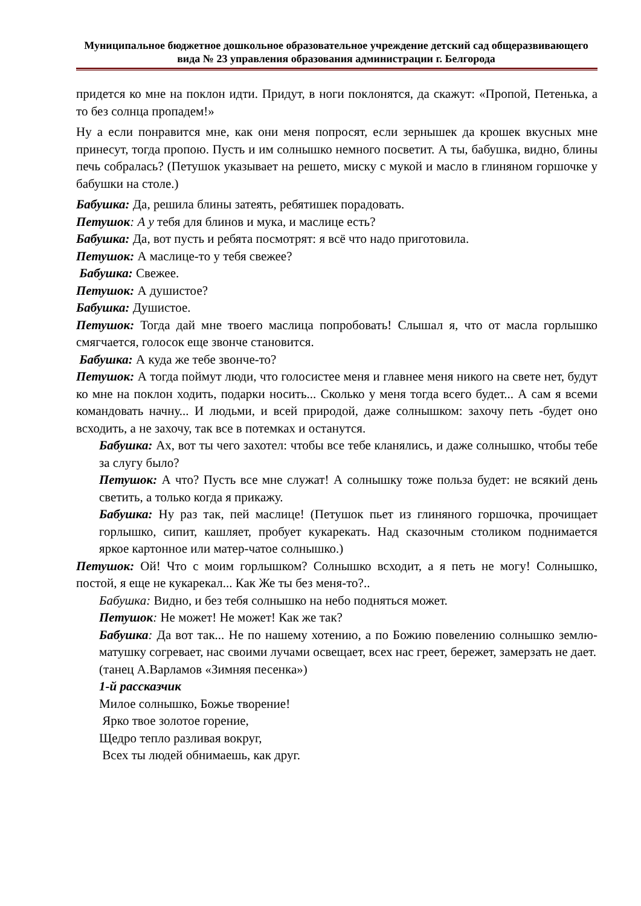Муниципальное бюджетное дошкольное образовательное учреждение детский сад общеразвивающего вида № 23 управления образования администрации г. Белгорода
придется ко мне на поклон идти. Придут, в ноги поклонятся, да скажут: «Пропой, Петенька, а то без солнца пропадем!»
Ну а если понравится мне, как они меня попросят, если зернышек да крошек вкусных мне принесут, тогда пропою. Пусть и им солнышко немного посветит. А ты, бабушка, видно, блины печь собралась? (Петушок указывает на решето, миску с мукой и масло в глиняном горшочке у бабушки на столе.)
Бабушка: Да, решила блины затеять, ребятишек порадовать.
Петушок: А у тебя для блинов и мука, и маслице есть?
Бабушка: Да, вот пусть и ребята посмотрят: я всё что надо приготовила.
Петушок: А маслице-то у тебя свежее?
Бабушка: Свежее.
Петушок: А душистое?
Бабушка: Душистое.
Петушок: Тогда дай мне твоего маслица попробовать! Слышал я, что от масла горлышко смягчается, голосок еще звонче становится.
Бабушка: А куда же тебе звонче-то?
Петушок: А тогда поймут люди, что голосистее меня и главнее меня никого на свете нет, будут ко мне на поклон ходить, подарки носить... Сколько у меня тогда всего будет... А сам я всеми командовать начну... И людьми, и всей природой, даже солнышком: захочу петь -будет оно всходить, а не захочу, так все в потемках и останутся.
Бабушка: Ах, вот ты чего захотел: чтобы все тебе кланялись, и даже солнышко, чтобы тебе за слугу было?
Петушок: А что? Пусть все мне служат! А солнышку тоже польза будет: не всякий день светить, а только когда я прикажу.
Бабушка: Ну раз так, пей маслице! (Петушок пьет из глиняного горшочка, прочищает горлышко, сипит, кашляет, пробует кукарекать. Над сказочным столиком поднимается яркое картонное или матер-чатое солнышко.)
Петушок: Ой! Что с моим горлышком? Солнышко всходит, а я петь не могу! Солнышко, постой, я еще не кукарекал... Как Же ты без меня-то?..
Бабушка: Видно, и без тебя солнышко на небо подняться может.
Петушок: Не может! Не может! Как же так?
Бабушка: Да вот так... Не по нашему хотению, а по Божию повелению солнышко землю-матушку согревает, нас своими лучами освещает, всех нас греет, бережет, замерзать не дает.
(танец А.Варламов «Зимняя песенка»)
1-й рассказчик
Милое солнышко, Божье творение!
Ярко твое золотое горение,
Щедро тепло разливая вокруг,
Всех ты людей обнимаешь, как друг.